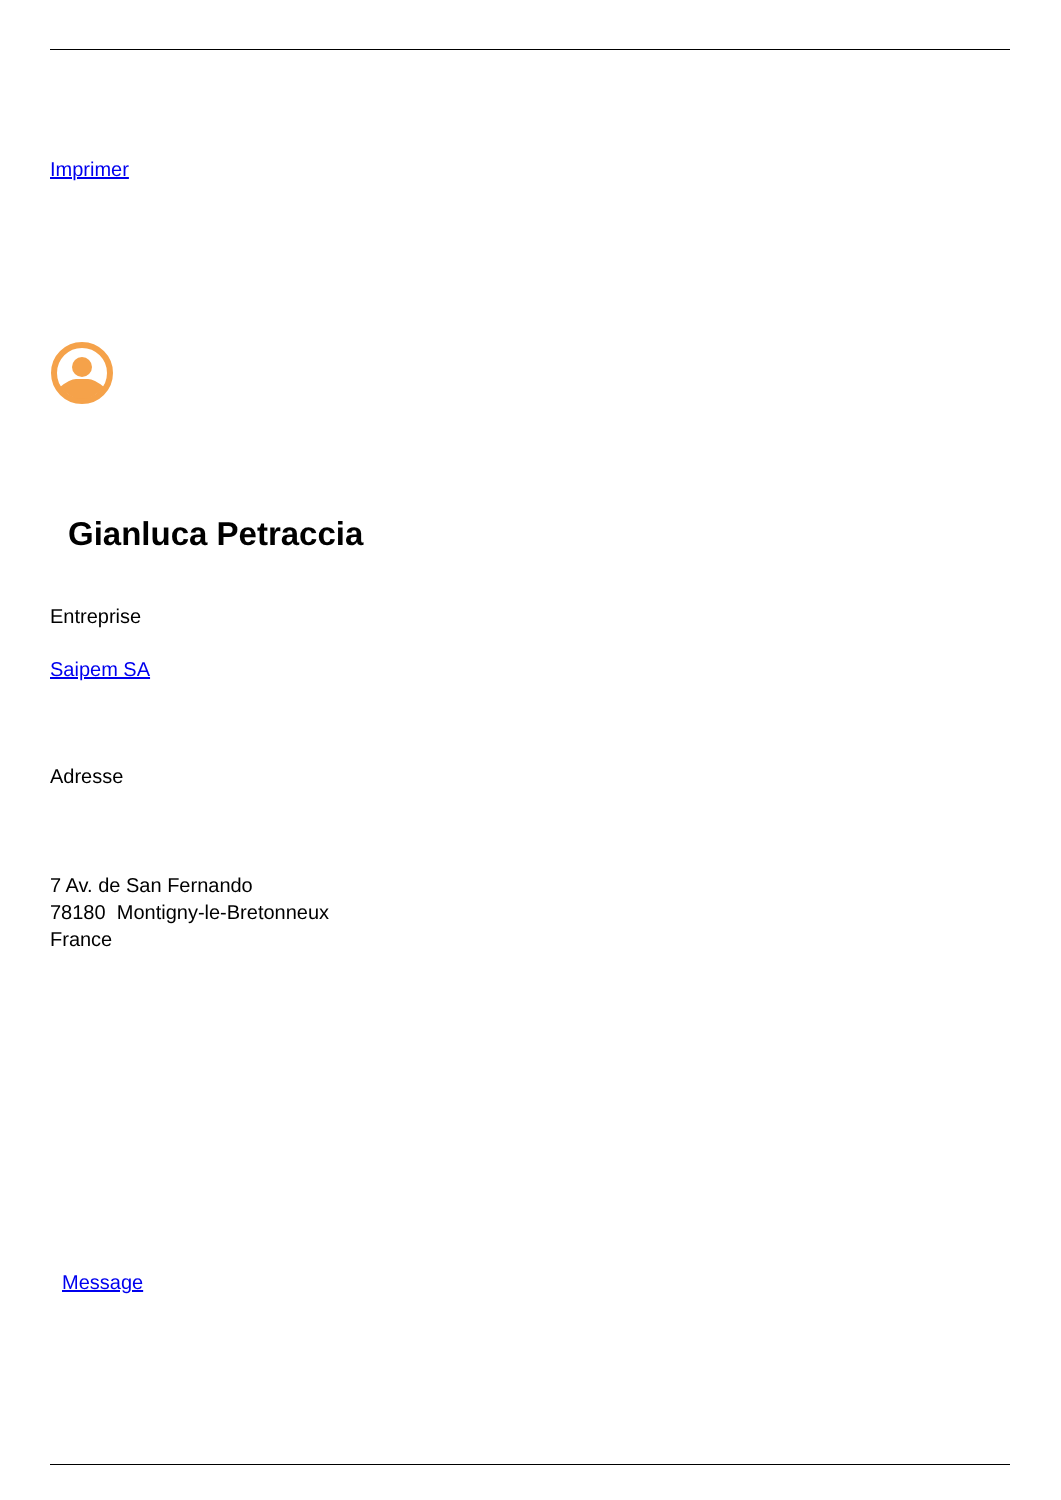Imprimer
Gianluca Petraccia
Entreprise
Saipem SA
Adresse
7 Av. de San Fernando
78180 Montigny-le-Bretonneux
France
Message